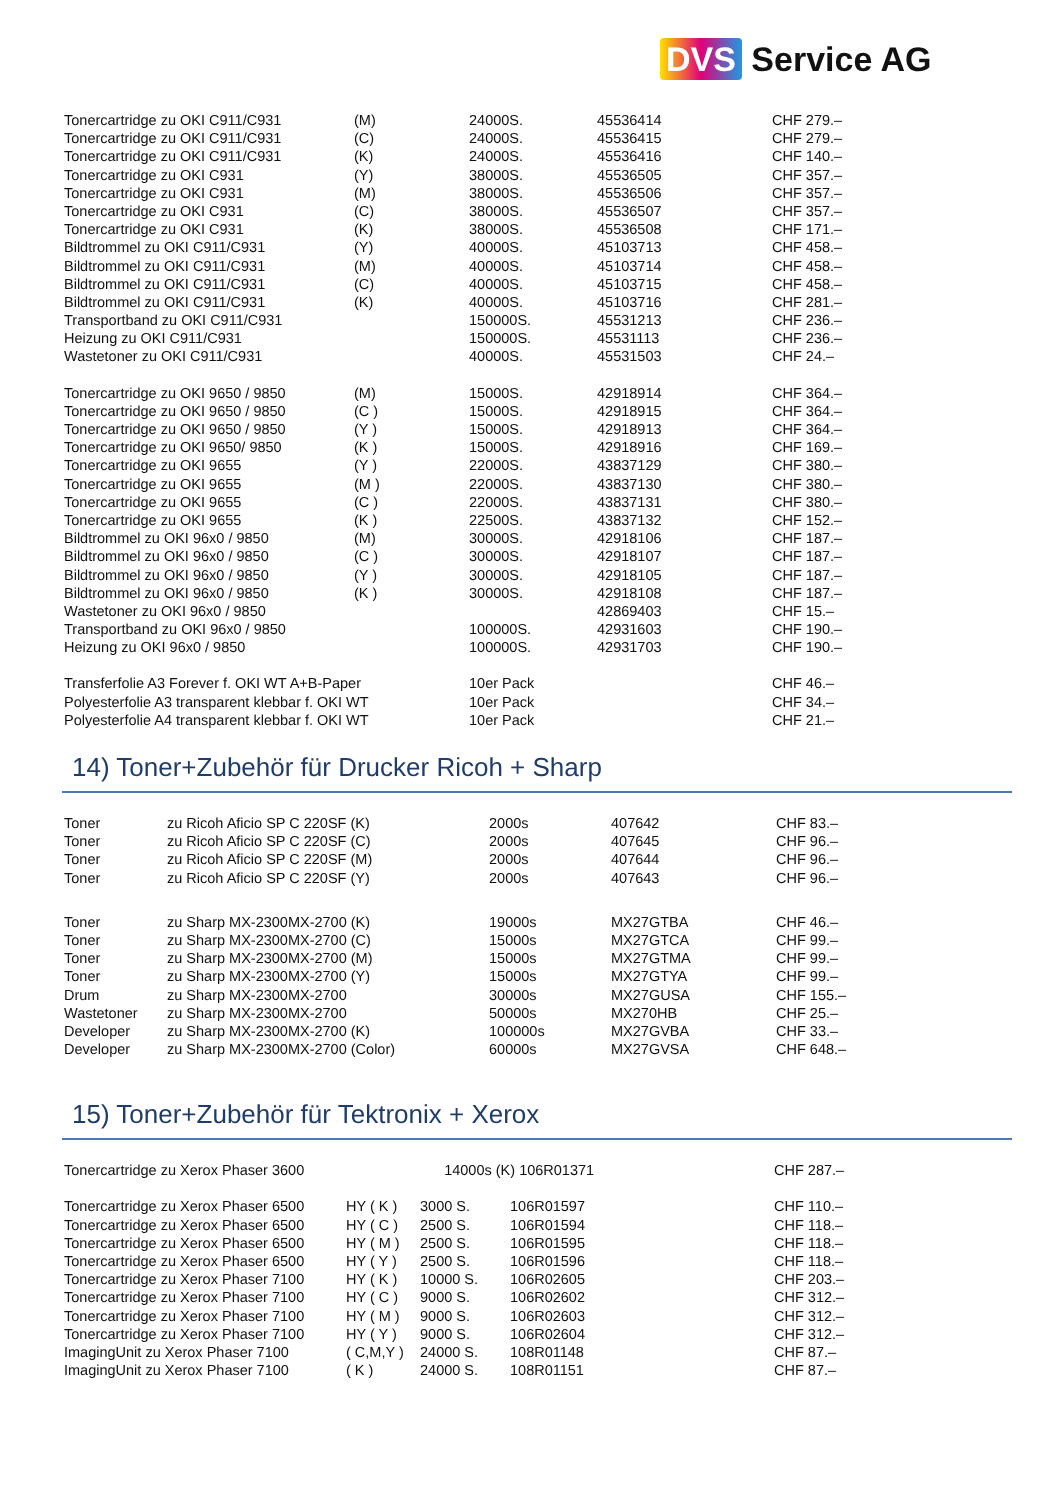DVS Service AG
| Tonercartridge zu OKI C911/C931 | (M) | 24000S. | 45536414 | CHF 279.– |
| Tonercartridge zu OKI C911/C931 | (C) | 24000S. | 45536415 | CHF 279.– |
| Tonercartridge zu OKI C911/C931 | (K) | 24000S. | 45536416 | CHF 140.– |
| Tonercartridge zu OKI C931 | (Y) | 38000S. | 45536505 | CHF 357.– |
| Tonercartridge zu OKI C931 | (M) | 38000S. | 45536506 | CHF 357.– |
| Tonercartridge zu OKI C931 | (C) | 38000S. | 45536507 | CHF 357.– |
| Tonercartridge zu OKI C931 | (K) | 38000S. | 45536508 | CHF 171.– |
| Bildtrommel zu OKI C911/C931 | (Y) | 40000S. | 45103713 | CHF 458.– |
| Bildtrommel zu OKI C911/C931 | (M) | 40000S. | 45103714 | CHF 458.– |
| Bildtrommel zu OKI C911/C931 | (C) | 40000S. | 45103715 | CHF 458.– |
| Bildtrommel zu OKI C911/C931 | (K) | 40000S. | 45103716 | CHF 281.– |
| Transportband zu OKI C911/C931 | | 150000S. | 45531213 | CHF 236.– |
| Heizung zu OKI C911/C931 | | 150000S. | 45531113 | CHF 236.– |
| Wastetoner zu OKI C911/C931 | | 40000S. | 45531503 | CHF 24.– |
| Tonercartridge zu OKI 9650 / 9850 | (M) | 15000S. | 42918914 | CHF 364.– |
| Tonercartridge zu OKI 9650 / 9850 | (C ) | 15000S. | 42918915 | CHF 364.– |
| Tonercartridge zu OKI 9650 / 9850 | (Y ) | 15000S. | 42918913 | CHF 364.– |
| Tonercartridge zu OKI 9650/ 9850 | (K ) | 15000S. | 42918916 | CHF 169.– |
| Tonercartridge zu OKI 9655 | (Y ) | 22000S. | 43837129 | CHF 380.– |
| Tonercartridge zu OKI 9655 | (M ) | 22000S. | 43837130 | CHF 380.– |
| Tonercartridge zu OKI 9655 | (C ) | 22000S. | 43837131 | CHF 380.– |
| Tonercartridge zu OKI 9655 | (K ) | 22500S. | 43837132 | CHF 152.– |
| Bildtrommel zu OKI 96x0 / 9850 | (M) | 30000S. | 42918106 | CHF 187.– |
| Bildtrommel zu OKI 96x0 / 9850 | (C ) | 30000S. | 42918107 | CHF 187.– |
| Bildtrommel zu OKI 96x0 / 9850 | (Y ) | 30000S. | 42918105 | CHF 187.– |
| Bildtrommel zu OKI 96x0 / 9850 | (K ) | 30000S. | 42918108 | CHF 187.– |
| Wastetoner zu OKI 96x0 / 9850 | | | 42869403 | CHF 15.– |
| Transportband zu OKI 96x0 / 9850 | | 100000S. | 42931603 | CHF 190.– |
| Heizung zu OKI 96x0 / 9850 | | 100000S. | 42931703 | CHF 190.– |
| Transferfolie A3 Forever f. OKI WT A+B-Paper | | 10er Pack | | CHF 46.– |
| Polyesterfolie A3 transparent klebbar f. OKI WT | | 10er Pack | | CHF 34.– |
| Polyesterfolie A4 transparent klebbar f. OKI WT | | 10er Pack | | CHF 21.– |
14) Toner+Zubehör für Drucker Ricoh + Sharp
| Toner | zu Ricoh Aficio SP C 220SF (K) | 2000s | 407642 | CHF 83.– |
| Toner | zu Ricoh Aficio SP C 220SF (C) | 2000s | 407645 | CHF 96.– |
| Toner | zu Ricoh Aficio SP C 220SF (M) | 2000s | 407644 | CHF 96.– |
| Toner | zu Ricoh Aficio SP C 220SF (Y) | 2000s | 407643 | CHF 96.– |
| Toner | zu Sharp MX-2300MX-2700 (K) | 19000s | MX27GTBA | CHF 46.– |
| Toner | zu Sharp MX-2300MX-2700 (C) | 15000s | MX27GTCA | CHF 99.– |
| Toner | zu Sharp MX-2300MX-2700 (M) | 15000s | MX27GTMA | CHF 99.– |
| Toner | zu Sharp MX-2300MX-2700 (Y) | 15000s | MX27GTYA | CHF 99.– |
| Drum | zu Sharp MX-2300MX-2700 | 30000s | MX27GUSA | CHF 155.– |
| Wastetoner | zu Sharp MX-2300MX-2700 | 50000s | MX270HB | CHF 25.– |
| Developer | zu Sharp MX-2300MX-2700 (K) | 100000s | MX27GVBA | CHF 33.– |
| Developer | zu Sharp MX-2300MX-2700 (Color) | 60000s | MX27GVSA | CHF 648.– |
15) Toner+Zubehör für Tektronix + Xerox
| Tonercartridge zu Xerox Phaser 3600 | | 14000s (K) 106R01371 | | CHF 287.– |
| Tonercartridge zu Xerox Phaser 6500 | HY ( K ) | 3000 S. | 106R01597 | CHF 110.– |
| Tonercartridge zu Xerox Phaser 6500 | HY ( C ) | 2500 S. | 106R01594 | CHF 118.– |
| Tonercartridge zu Xerox Phaser 6500 | HY ( M ) | 2500 S. | 106R01595 | CHF 118.– |
| Tonercartridge zu Xerox Phaser 6500 | HY ( Y ) | 2500 S. | 106R01596 | CHF 118.– |
| Tonercartridge zu Xerox Phaser 7100 | HY ( K ) | 10000 S. | 106R02605 | CHF 203.– |
| Tonercartridge zu Xerox Phaser 7100 | HY ( C ) | 9000 S. | 106R02602 | CHF 312.– |
| Tonercartridge zu Xerox Phaser 7100 | HY ( M ) | 9000 S. | 106R02603 | CHF 312.– |
| Tonercartridge zu Xerox Phaser 7100 | HY ( Y ) | 9000 S. | 106R02604 | CHF 312.– |
| ImagingUnit zu Xerox Phaser 7100 | ( C,M,Y ) | 24000 S. | 108R01148 | CHF 87.– |
| ImagingUnit zu Xerox Phaser 7100 | ( K ) | 24000 S. | 108R01151 | CHF 87.– |